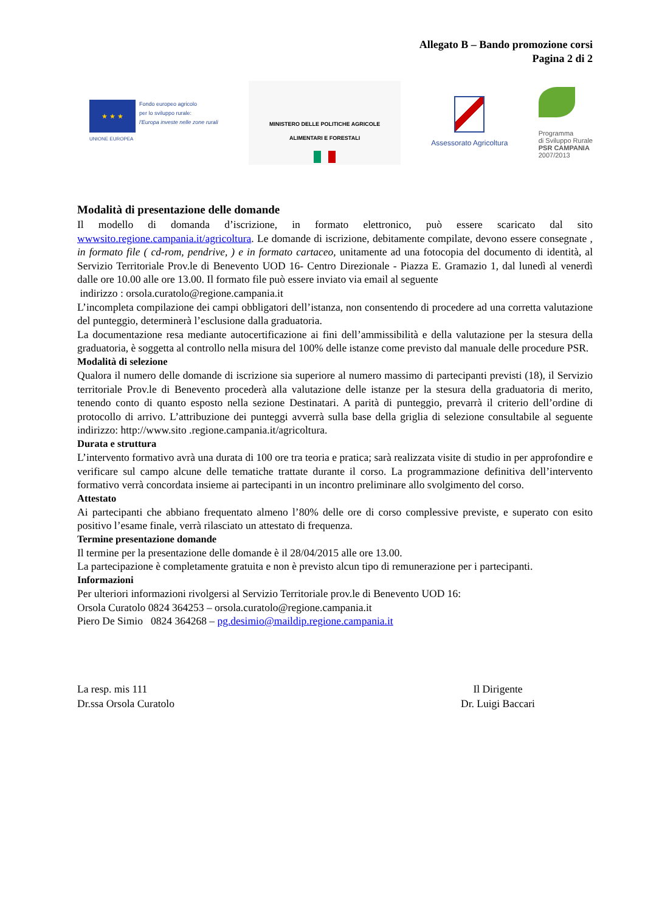Allegato B – Bando promozione corsi
Pagina 2 di 2
★ ★ ★
Fondo europeo agricolo
per lo sviluppo rurale:
l'Europa investe nelle zone rurali
UNIONE EUROPEA
MINISTERO DELLE POLITICHE AGRICOLE
ALIMENTARI E FORESTALI
Assessorato Agricoltura
Programma
di Sviluppo Rurale
PSR CAMPANIA
2007/2013
Modalità di presentazione delle domande
Il modello di domanda d’iscrizione, in formato elettronico, può essere scaricato dal sito wwwsito.regione.campania.it/agricoltura. Le domande di iscrizione, debitamente compilate, devono essere consegnate , in formato file ( cd-rom, pendrive, ) e in formato cartaceo, unitamente ad una fotocopia del documento di identità, al Servizio Territoriale Prov.le di Benevento UOD 16- Centro Direzionale - Piazza E. Gramazio 1, dal lunedì al venerdì dalle ore 10.00 alle ore 13.00. Il formato file può essere inviato via email al seguente
indirizzo : orsola.curatolo@regione.campania.it
L’incompleta compilazione dei campi obbligatori dell’istanza, non consentendo di procedere ad una corretta valutazione del punteggio, determinerà l’esclusione dalla graduatoria.
La documentazione resa mediante autocertificazione ai fini dell’ammissibilità e della valutazione per la stesura della graduatoria, è soggetta al controllo nella misura del 100% delle istanze come previsto dal manuale delle procedure PSR.
Modalità di selezione
Qualora il numero delle domande di iscrizione sia superiore al numero massimo di partecipanti previsti (18), il Servizio territoriale Prov.le di Benevento procederà alla valutazione delle istanze per la stesura della graduatoria di merito, tenendo conto di quanto esposto nella sezione Destinatari. A parità di punteggio, prevarrà il criterio dell’ordine di protocollo di arrivo. L’attribuzione dei punteggi avverrà sulla base della griglia di selezione consultabile al seguente indirizzo: http://www.sito .regione.campania.it/agricoltura.
Durata e struttura
L’intervento formativo avrà una durata di 100 ore tra teoria e pratica; sarà realizzata visite di studio in per approfondire e verificare sul campo alcune delle tematiche trattate durante il corso. La programmazione definitiva dell’intervento formativo verrà concordata insieme ai partecipanti in un incontro preliminare allo svolgimento del corso.
Attestato
Ai partecipanti che abbiano frequentato almeno l’80% delle ore di corso complessive previste, e superato con esito positivo l’esame finale, verrà rilasciato un attestato di frequenza.
Termine presentazione domande
Il termine per la presentazione delle domande è il 28/04/2015 alle ore 13.00.
La partecipazione è completamente gratuita e non è previsto alcun tipo di remunerazione per i partecipanti.
Informazioni
Per ulteriori informazioni rivolgersi al Servizio Territoriale prov.le di Benevento UOD 16:
Orsola Curatolo 0824 364253 – orsola.curatolo@regione.campania.it
Piero De Simio 0824 364268 – pg.desimio@maildip.regione.campania.it
La resp. mis 111
Dr.ssa Orsola Curatolo
Il Dirigente
Dr. Luigi Baccari